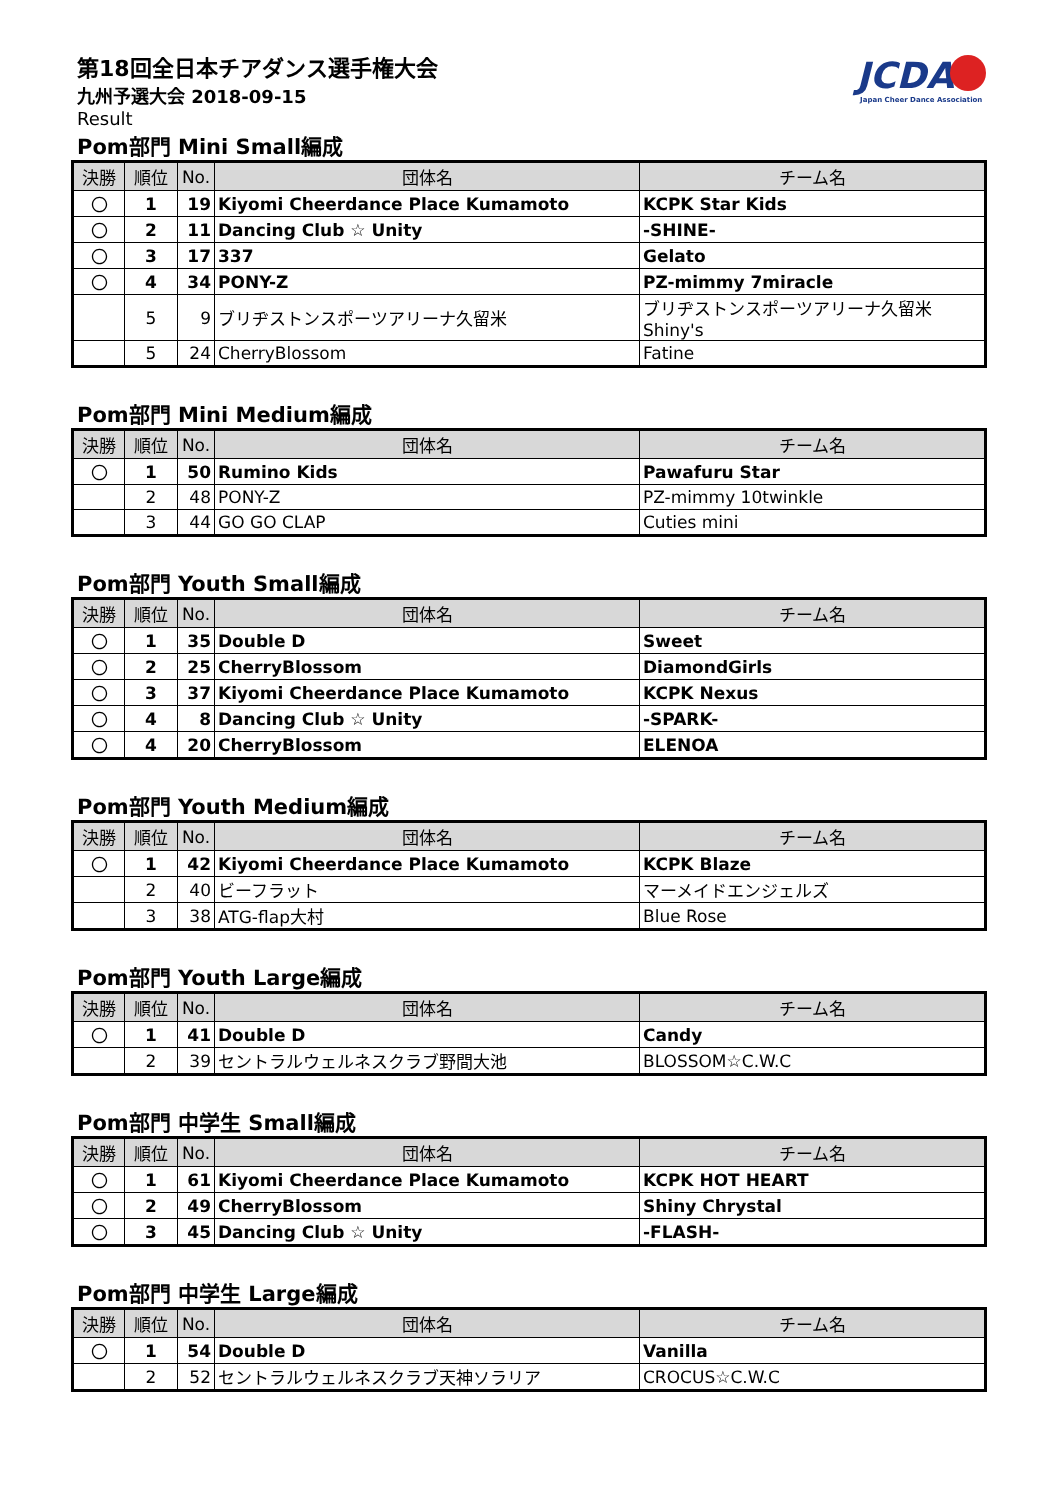第18回全日本チアダンス選手権大会
九州予選大会 2018-09-15
Result
JCDA
Japan Cheer Dance Association
Pom部門 Mini Small編成
| 決勝 | 順位 | No. | 団体名 | チーム名 |
| --- | --- | --- | --- | --- |
| 〇 | 1 | 19 | Kiyomi Cheerdance Place Kumamoto | KCPK Star Kids |
| 〇 | 2 | 11 | Dancing Club ☆ Unity | -SHINE- |
| 〇 | 3 | 17 | 337 | Gelato |
| 〇 | 4 | 34 | PONY-Z | PZ-mimmy 7miracle |
| | 5 | 9 | ブリヂストンスポーツアリーナ久留米 | ブリヂストンスポーツアリーナ久留米Shiny's |
| | 5 | 24 | CherryBlossom | Fatine |
Pom部門 Mini Medium編成
| 決勝 | 順位 | No. | 団体名 | チーム名 |
| --- | --- | --- | --- | --- |
| 〇 | 1 | 50 | Rumino Kids | Pawafuru Star |
| | 2 | 48 | PONY-Z | PZ-mimmy 10twinkle |
| | 3 | 44 | GO GO CLAP | Cuties mini |
Pom部門 Youth Small編成
| 決勝 | 順位 | No. | 団体名 | チーム名 |
| --- | --- | --- | --- | --- |
| 〇 | 1 | 35 | Double D | Sweet |
| 〇 | 2 | 25 | CherryBlossom | DiamondGirls |
| 〇 | 3 | 37 | Kiyomi Cheerdance Place Kumamoto | KCPK Nexus |
| 〇 | 4 | 8 | Dancing Club ☆ Unity | -SPARK- |
| 〇 | 4 | 20 | CherryBlossom | ELENOA |
Pom部門 Youth Medium編成
| 決勝 | 順位 | No. | 団体名 | チーム名 |
| --- | --- | --- | --- | --- |
| 〇 | 1 | 42 | Kiyomi Cheerdance Place Kumamoto | KCPK Blaze |
| | 2 | 40 | ビーフラット | マーメイドエンジェルズ |
| | 3 | 38 | ATG-flap大村 | Blue Rose |
Pom部門 Youth Large編成
| 決勝 | 順位 | No. | 団体名 | チーム名 |
| --- | --- | --- | --- | --- |
| 〇 | 1 | 41 | Double D | Candy |
| | 2 | 39 | セントラルウェルネスクラブ野間大池 | BLOSSOM☆C.W.C |
Pom部門 中学生 Small編成
| 決勝 | 順位 | No. | 団体名 | チーム名 |
| --- | --- | --- | --- | --- |
| 〇 | 1 | 61 | Kiyomi Cheerdance Place Kumamoto | KCPK HOT HEART |
| 〇 | 2 | 49 | CherryBlossom | Shiny Chrystal |
| 〇 | 3 | 45 | Dancing Club ☆ Unity | -FLASH- |
Pom部門 中学生 Large編成
| 決勝 | 順位 | No. | 団体名 | チーム名 |
| --- | --- | --- | --- | --- |
| 〇 | 1 | 54 | Double D | Vanilla |
| | 2 | 52 | セントラルウェルネスクラブ天神ソラリア | CROCUS☆C.W.C |